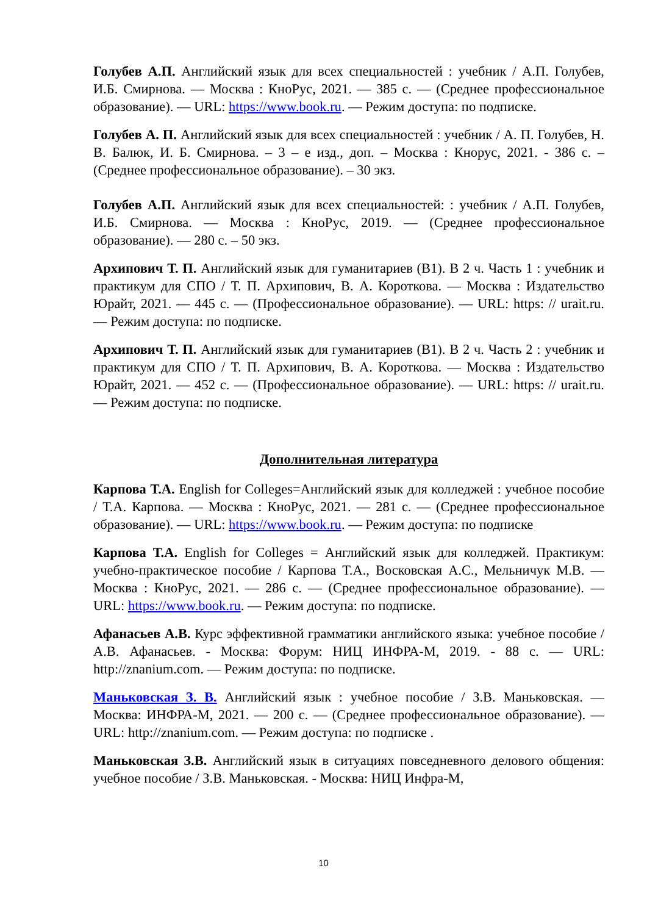Голубев А.П. Английский язык для всех специальностей : учебник / А.П. Голубев, И.Б. Смирнова. — Москва : КноРус, 2021. — 385 с. — (Среднее профессиональное образование). — URL: https://www.book.ru. — Режим доступа: по подписке.
Голубев А. П. Английский язык для всех специальностей : учебник / А. П. Голубев, Н. В. Балюк, И. Б. Смирнова. – 3 – е изд., доп. – Москва : Кнорус, 2021. - 386 с. – (Среднее профессиональное образование). – 30 экз.
Голубев А.П. Английский язык для всех специальностей: : учебник / А.П. Голубев, И.Б. Смирнова. — Москва : КноРус, 2019. — (Среднее профессиональное образование). — 280 с. – 50 экз.
Архипович Т. П. Английский язык для гуманитариев (B1). В 2 ч. Часть 1 : учебник и практикум для СПО / Т. П. Архипович, В. А. Короткова. — Москва : Издательство Юрайт, 2021. — 445 с. — (Профессиональное образование). — URL: https: // urait.ru. — Режим доступа: по подписке.
Архипович Т. П. Английский язык для гуманитариев (B1). В 2 ч. Часть 2 : учебник и практикум для СПО / Т. П. Архипович, В. А. Короткова. — Москва : Издательство Юрайт, 2021. — 452 с. — (Профессиональное образование). — URL: https: // urait.ru. — Режим доступа: по подписке.
Дополнительная литература
Карпова Т.А. English for Colleges=Английский язык для колледжей : учебное пособие / Т.А. Карпова. — Москва : КноРус, 2021. — 281 с. — (Среднее профессиональное образование). — URL: https://www.book.ru. — Режим доступа: по подписке
Карпова Т.А. English for Colleges = Английский язык для колледжей. Практикум: учебно-практическое пособие / Карпова Т.А., Восковская А.С., Мельничук М.В. — Москва : КноРус, 2021. — 286 с. — (Среднее профессиональное образование). — URL: https://www.book.ru. — Режим доступа: по подписке.
Афанасьев А.В. Курс эффективной грамматики английского языка: учебное пособие / А.В. Афанасьев. - Москва: Форум: НИЦ ИНФРА-М, 2019. - 88 с. — URL: http://znanium.com. — Режим доступа: по подписке.
Маньковская З. В. Английский язык : учебное пособие / З.В. Маньковская. — Москва: ИНФРА-М, 2021. — 200 с. — (Среднее профессиональное образование). — URL: http://znanium.com. — Режим доступа: по подписке .
Маньковская З.В. Английский язык в ситуациях повседневного делового общения: учебное пособие / З.В. Маньковская. - Москва: НИЦ Инфра-М,
10